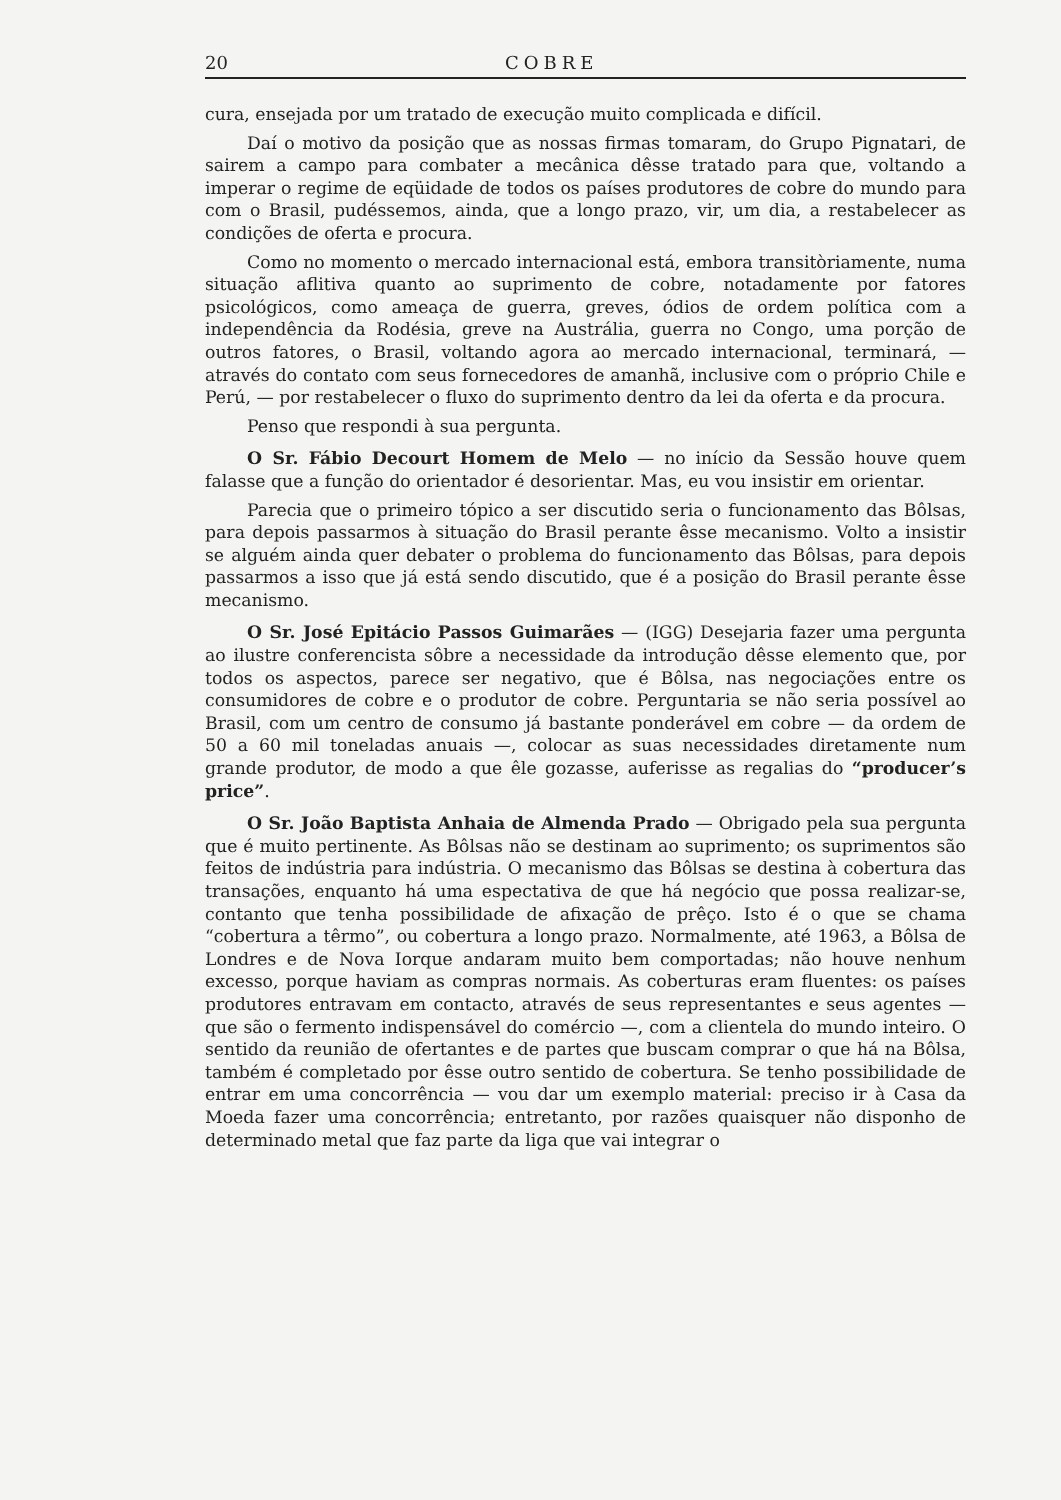20 COBRE
cura, ensejada por um tratado de execução muito complicada e difícil.
Daí o motivo da posição que as nossas firmas tomaram, do Grupo Pignatari, de sairem a campo para combater a mecânica dêsse tratado para que, voltando a imperar o regime de eqüidade de todos os países produtores de cobre do mundo para com o Brasil, pudéssemos, ainda, que a longo prazo, vir, um dia, a restabelecer as condições de oferta e procura.
Como no momento o mercado internacional está, embora transitòriamente, numa situação aflitiva quanto ao suprimento de cobre, notadamente por fatores psicológicos, como ameaça de guerra, greves, ódios de ordem política com a independência da Rodésia, greve na Austrália, guerra no Congo, uma porção de outros fatores, o Brasil, voltando agora ao mercado internacional, terminará, — através do contato com seus fornecedores de amanhã, inclusive com o próprio Chile e Perú, — por restabelecer o fluxo do suprimento dentro da lei da oferta e da procura.
Penso que respondi à sua pergunta.
O Sr. Fábio Decourt Homem de Melo — no início da Sessão houve quem falasse que a função do orientador é desorientar. Mas, eu vou insistir em orientar.
Parecia que o primeiro tópico a ser discutido seria o funcionamento das Bôlsas, para depois passarmos à situação do Brasil perante êsse mecanismo. Volto a insistir se alguém ainda quer debater o problema do funcionamento das Bôlsas, para depois passarmos a isso que já está sendo discutido, que é a posição do Brasil perante êsse mecanismo.
O Sr. José Epitácio Passos Guimarães — (IGG) Desejaria fazer uma pergunta ao ilustre conferencista sôbre a necessidade da introdução dêsse elemento que, por todos os aspectos, parece ser negativo, que é Bôlsa, nas negociações entre os consumidores de cobre e o produtor de cobre. Perguntaria se não seria possível ao Brasil, com um centro de consumo já bastante ponderável em cobre — da ordem de 50 a 60 mil toneladas anuais —, colocar as suas necessidades diretamente num grande produtor, de modo a que êle gozasse, auferisse as regalias do “producer’s price”.
O Sr. João Baptista Anhaia de Almenda Prado — Obrigado pela sua pergunta que é muito pertinente. As Bôlsas não se destinam ao suprimento; os suprimentos são feitos de indústria para indústria. O mecanismo das Bôlsas se destina à cobertura das transações, enquanto há uma espectativa de que há negócio que possa realizar-se, contanto que tenha possibilidade de afixação de prêço. Isto é o que se chama “cobertura a têrmo”, ou cobertura a longo prazo. Normalmente, até 1963, a Bôlsa de Londres e de Nova Iorque andaram muito bem comportadas; não houve nenhum excesso, porque haviam as compras normais. As coberturas eram fluentes: os países produtores entravam em contacto, através de seus representantes e seus agentes — que são o fermento indispensável do comércio —, com a clientela do mundo inteiro. O sentido da reunião de ofertantes e de partes que buscam comprar o que há na Bôlsa, também é completado por êsse outro sentido de cobertura. Se tenho possibilidade de entrar em uma concorrência — vou dar um exemplo material: preciso ir à Casa da Moeda fazer uma concorrência; entretanto, por razões quaisquer não disponho de determinado metal que faz parte da liga que vai integrar o